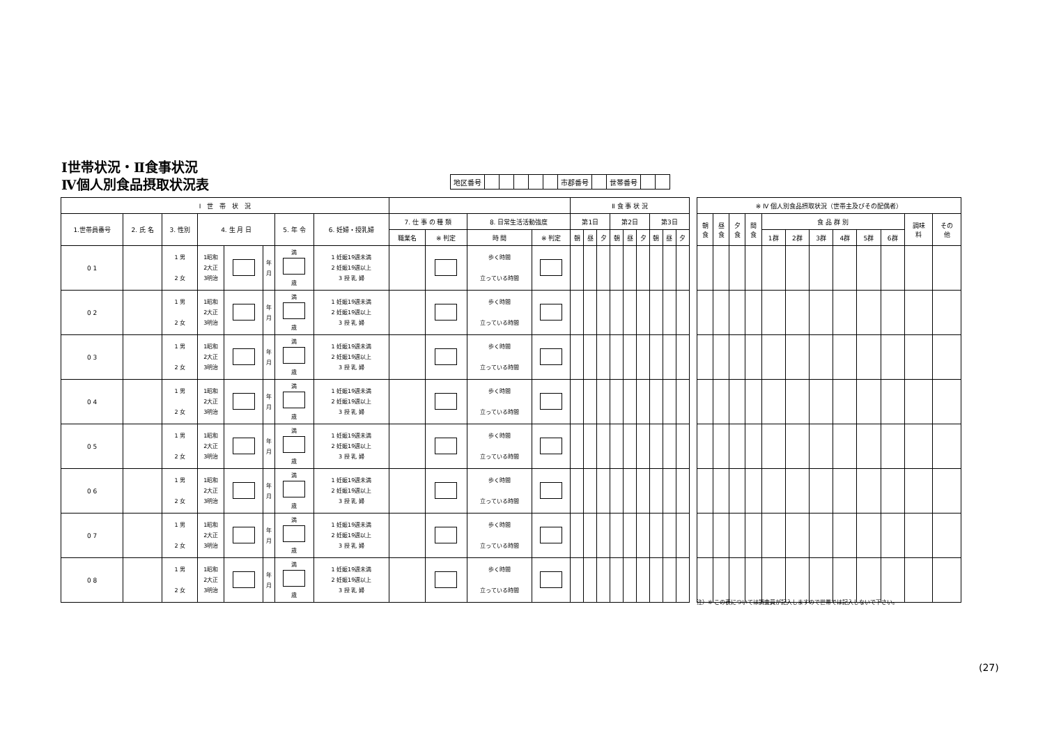Ⅰ世帯状況・Ⅱ食事状況
Ⅳ個人別食品摂取状況表
| 地区番号 | | | | | | 市郡番号 | | 世帯番号 | | |
| Ⅰ 世 帯 状 況 | | | | | | | | | | | | Ⅱ 食 事 状 況 | | | | | | | | |
| --- | --- | --- | --- | --- | --- | --- | --- | --- | --- | --- | --- | --- | --- | --- | --- | --- | --- | --- | --- | --- |
| 1.世帯員番号 | 2. 氏 名 | 3. 性別 | 4. 生 月 日 | | | 5. 年 令 | 6. 妊婦・授乳婦 | 7. 仕 事 の 種 類 | | 8. 日常生活活動強度 | | 第1日 | | | 第2日 | | | 第3日 | | |
| | | | | | | | | 職業名 | ※ 判定 | 時 間 | ※ 判定 | 朝 | 昼 | 夕 | 朝 | 昼 | 夕 | 朝 | 昼 | 夕 |
| 0 1 | | 1 男 2 女 | 1昭和 2大正 3明治 | | 年 月 | 満 歳 | 1 妊娠19週未満 2 妊娠19週以上 3 授 乳 婦 | | | 歩く時間 立っている時間 | | | | | | | | | | |
| 0 2 | | 1 男 2 女 | 1昭和 2大正 3明治 | | 年 月 | 満 歳 | 1 妊娠19週未満 2 妊娠19週以上 3 授 乳 婦 | | | 歩く時間 立っている時間 | | | | | | | | | | |
| 0 3 | | 1 男 2 女 | 1昭和 2大正 3明治 | | 年 月 | 満 歳 | 1 妊娠19週未満 2 妊娠19週以上 3 授 乳 婦 | | | 歩く時間 立っている時間 | | | | | | | | | | |
| 0 4 | | 1 男 2 女 | 1昭和 2大正 3明治 | | 年 月 | 満 歳 | 1 妊娠19週未満 2 妊娠19週以上 3 授 乳 婦 | | | 歩く時間 立っている時間 | | | | | | | | | | |
| 0 5 | | 1 男 2 女 | 1昭和 2大正 3明治 | | 年 月 | 満 歳 | 1 妊娠19週未満 2 妊娠19週以上 3 授 乳 婦 | | | 歩く時間 立っている時間 | | | | | | | | | | |
| 0 6 | | 1 男 2 女 | 1昭和 2大正 3明治 | | 年 月 | 満 歳 | 1 妊娠19週未満 2 妊娠19週以上 3 授 乳 婦 | | | 歩く時間 立っている時間 | | | | | | | | | | |
| 0 7 | | 1 男 2 女 | 1昭和 2大正 3明治 | | 年 月 | 満 歳 | 1 妊娠19週未満 2 妊娠19週以上 3 授 乳 婦 | | | 歩く時間 立っている時間 | | | | | | | | | | |
| 0 8 | | 1 男 2 女 | 1昭和 2大正 3明治 | | 年 月 | 満 歳 | 1 妊娠19週未満 2 妊娠19週以上 3 授 乳 婦 | | | 歩く時間 立っている時間 | | | | | | | | | | |
| ※ Ⅳ 個人別食品摂取状況（世帯主及びその配偶者） | | | | | | | | | | | |
| --- | --- | --- | --- | --- | --- | --- | --- | --- | --- | --- | --- |
| 朝 食 | 昼 食 | 夕 食 | 間 食 | 食 品 群 別 | | | | | | 調味 料 | その 他 |
| | | | | 1群 | 2群 | 3群 | 4群 | 5群 | 6群 | | |
注）※ この表については調査員が記入しますので世帯では記入しないで下さい。
(27)